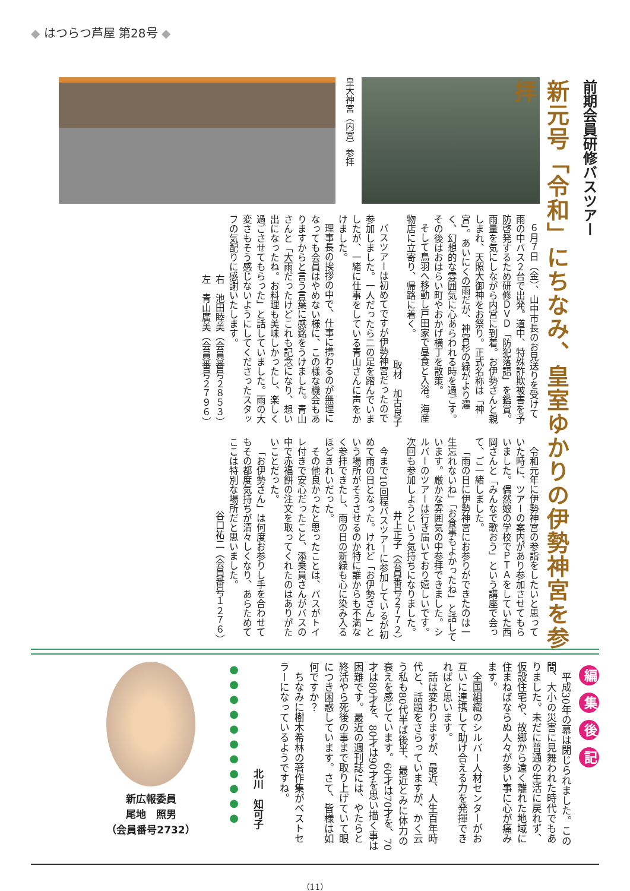◆ はつらつ芦屋 第28号 ◆
前期会員研修バスツアー
新元号「令和」にちなみ、皇室ゆかりの伊勢神宮を参拝
皇大神宮（内宮）参拝
６月７日（金）、山中市長のお見送りを受けて雨の中バス２台で出発。道中、特殊詐欺被害を予防啓発するため研修ＤＶＤ「防犯落語」を鑑賞。雨量を気にしながら内宮に到着。お伊勢さんと親しまれ、天照大御神をお祭り。正式名称は「神宮」。あいにくの雨だが、神宮杉の緑がより濃く、幻想的な雰囲気に心あらわれる時を過ごす。その後はおはらい町やおかげ横丁を散策。
そして鳥羽へ移動し戸田家で昼食と入浴。海産物店に立寄り、帰路に着く。
取材　加古良子
バスツアーは初めてですが伊勢神宮だったので参加しました。一人だったら二の足を踏んでいましたが、一緒に仕事をしている青山さんに声をかけました。
理事長の挨拶の中で、仕事に携わるのが無理になっても会員はやめない様に、この様な機会もありますからと言う言葉に感銘をうけました。青山さんと「大雨だったけどこれも記念になり、想い出になったね。お料理も美味しかったし、楽しく過ごさせてもらった」と話していました。雨の大変さもそう感じないようにしてくださったスタッフの気配りに感謝いたします。
右　池田睦美（会員番号２８５３）
左　青山廣美（会員番号２７９６）
令和元年に伊勢神宮の参詣をしたいと思っていた時に、ツアーの案内があり参加させてもらいました。偶然娘の学校でＰＴＡをしていた西岡さんと「みんなで歌おう」という講座で会って、ご一緒しました。
「雨の日に伊勢神宮にお参りができたのは一生忘れないね」「お食事もよかったね」と話しています。厳かな雰囲気の中参拝できました。シルバーのツアーは行き届いており嬉しいです。次回も参加しようという気持ちになりました。
井上正子（会員番号２７７２）
今まで10回程バスツアーに参加しているが初めて雨の日となった。けれど「お伊勢さん」という場所がそうさせるのか特に誰からも不満なく参拝できたし、雨の日の新緑も心に染み入るほどきれいだった。
その他良かったと思ったことは、バスがトイレ付きで安心だったこと、添乗員さんがバスの中で赤福餅の注文を取ってくれたのはありがたいことだった。
「お伊勢さん」は何度お参りし手を合わせてもその都度気持ちが清々しくなり、あらためてここは特別な場所だと思いました。
谷口祐二（会員番号１２７６）
編集後記
平成30年の幕は閉じられました。この間、大小の災害に見舞われた時代でもありました。未だに普通の生活に戻れず、仮設住宅や、故郷から遠く離れた地域に住まねばならぬ人々が多い事に心が痛みます。
全国組織のシルバー人材センターがお互いに連携して助け合える力を発揮できればと思います。
話は変わりますが、最近、人生百年時代と、話題をさらっていますが、かく云う私も80代半ば後半、最近とみに体力の衰えを感じています。60才は70才を、70才は80才を、80才は90才を思い描く事は困難です。最近の週刊誌には、やたらと終活やら死後の事まで取り上げていて眼につき困惑しています。さて、皆様は如何ですか？
ちなみに樹木希林の著作集がベストセラーになっているようですね。
北川　知可子
● ● ● ● ● ● ● ● ● ● ●
新広報委員
尾地　照男
（会員番号2732）
（11）